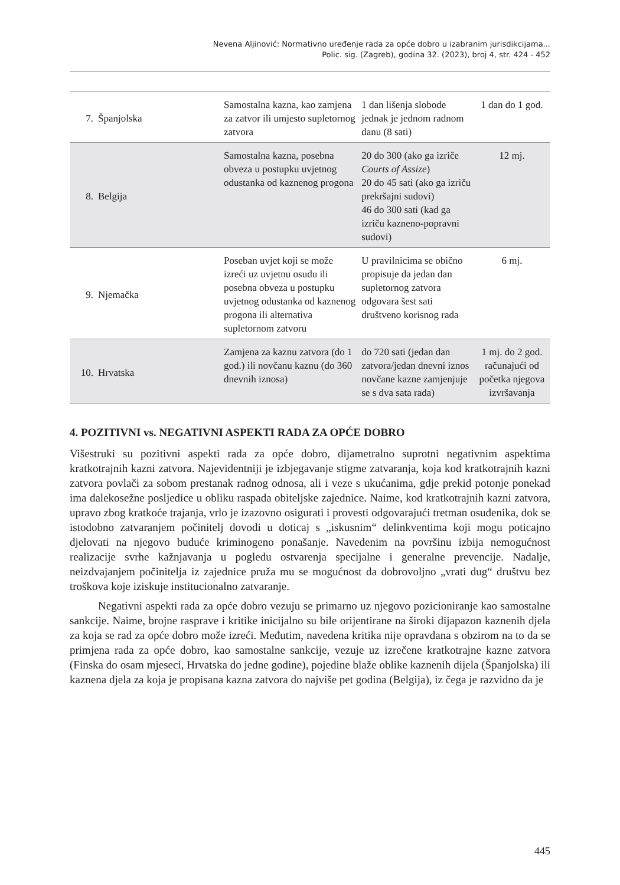Nevena Aljinović: Normativno uređenje rada za opće dobro u izabranim jurisdikcijama...
Polic. sig. (Zagreb), godina 32. (2023), broj 4, str. 424 - 452
| 7. | Španjolska | Samostalna kazna, kao zamjena za zatvor ili umjesto supletornog zatvora | 1 dan lišenja slobode jednak je jednom radnom danu (8 sati) | 1 dan do 1 god. |
| 8. | Belgija | Samostalna kazna, posebna obveza u postupku uvjetnog odustanka od kaznenog progona | 20 do 300 (ako ga izriče Courts of Assize ) 20 do 45 sati (ako ga izriču prekršajni sudovi) 46 do 300 sati (kad ga izriču kazneno-popravni sudovi) | 12 mj. |
| 9. | Njemačka | Poseban uvjet koji se može izreći uz uvjetnu osudu ili posebna obveza u postupku uvjetnog odustanka od kaznenog progona ili alternativa supletornom zatvoru | U pravilnicima se obično propisuje da jedan dan supletornog zatvora odgovara šest sati društveno korisnog rada | 6 mj. |
| 10. | Hrvatska | Zamjena za kaznu zatvora (do 1 god.) ili novčanu kaznu (do 360 dnevnih iznosa) | do 720 sati (jedan dan zatvora/jedan dnevni iznos novčane kazne zamjenjuje se s dva sata rada) | 1 mj. do 2 god. računajući od početka njegova izvršavanja |
4. POZITIVNI vs. NEGATIVNI ASPEKTI RADA ZA OPĆE DOBRO
Višestruki su pozitivni aspekti rada za opće dobro, dijametralno suprotni negativnim aspektima kratkotrajnih kazni zatvora. Najevidentniji je izbjegavanje stigme zatvaranja, koja kod kratkotrajnih kazni zatvora povlači za sobom prestanak radnog odnosa, ali i veze s ukućanima, gdje prekid potonje ponekad ima dalekosežne posljedice u obliku raspada obiteljske zajednice. Naime, kod kratkotrajnih kazni zatvora, upravo zbog kratkoće trajanja, vrlo je izazovno osigurati i provesti odgovarajući tretman osuđenika, dok se istodobno zatvaranjem počinitelj dovodi u doticaj s „iskusnim“ delinkventima koji mogu poticajno djelovati na njegovo buduće kriminogeno ponašanje. Navedenim na površinu izbija nemogućnost realizacije svrhe kažnjavanja u pogledu ostvarenja specijalne i generalne prevencije. Nadalje, neizdvajanjem počinitelja iz zajednice pruža mu se mogućnost da dobrovoljno „vrati dug“ društvu bez troškova koje iziskuje institucionalno zatvaranje.
Negativni aspekti rada za opće dobro vezuju se primarno uz njegovo pozicioniranje kao samostalne sankcije. Naime, brojne rasprave i kritike inicijalno su bile orijentirane na široki dijapazon kaznenih djela za koja se rad za opće dobro može izreći. Međutim, navedena kritika nije opravdana s obzirom na to da se primjena rada za opće dobro, kao samostalne sankcije, vezuje uz izrečene kratkotrajne kazne zatvora (Finska do osam mjeseci, Hrvatska do jedne godine), pojedine blaže oblike kaznenih dijela (Španjolska) ili kaznena djela za koja je propisana kazna zatvora do najviše pet godina (Belgija), iz čega je razvidno da je
445